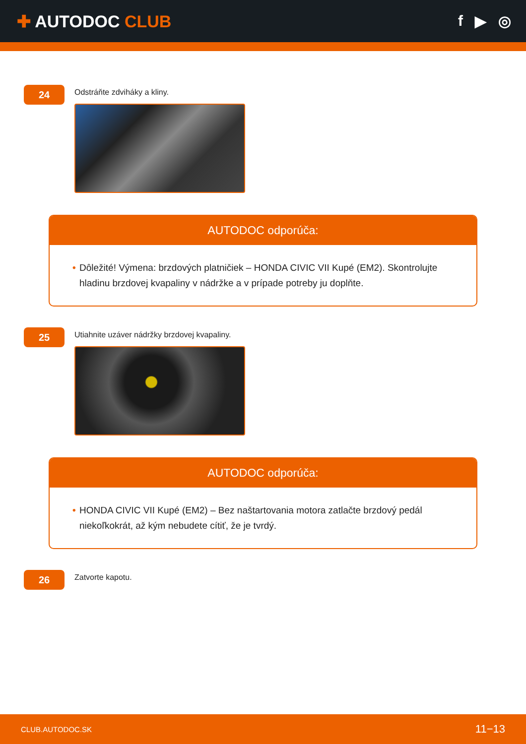✚ AUTODOC CLUB f ▶ ◎
24
Odstráňte zdviháky a kliny.
AUTODOC odporúča:
• Dôležité! Výmena: brzdových platničiek – HONDA CIVIC VII Kupé (EM2). Skontrolujte hladinu brzdovej kvapaliny v nádržke a v prípade potreby ju doplňte.
25
Utiahnite uzáver nádržky brzdovej kvapaliny.
AUTODOC odporúča:
• HONDA CIVIC VII Kupé (EM2) – Bez naštartovania motora zatlačte brzdový pedál niekoľkokrát, až kým nebudete cítiť, že je tvrdý.
26
Zatvorte kapotu.
CLUB.AUTODOC.SK 11−13